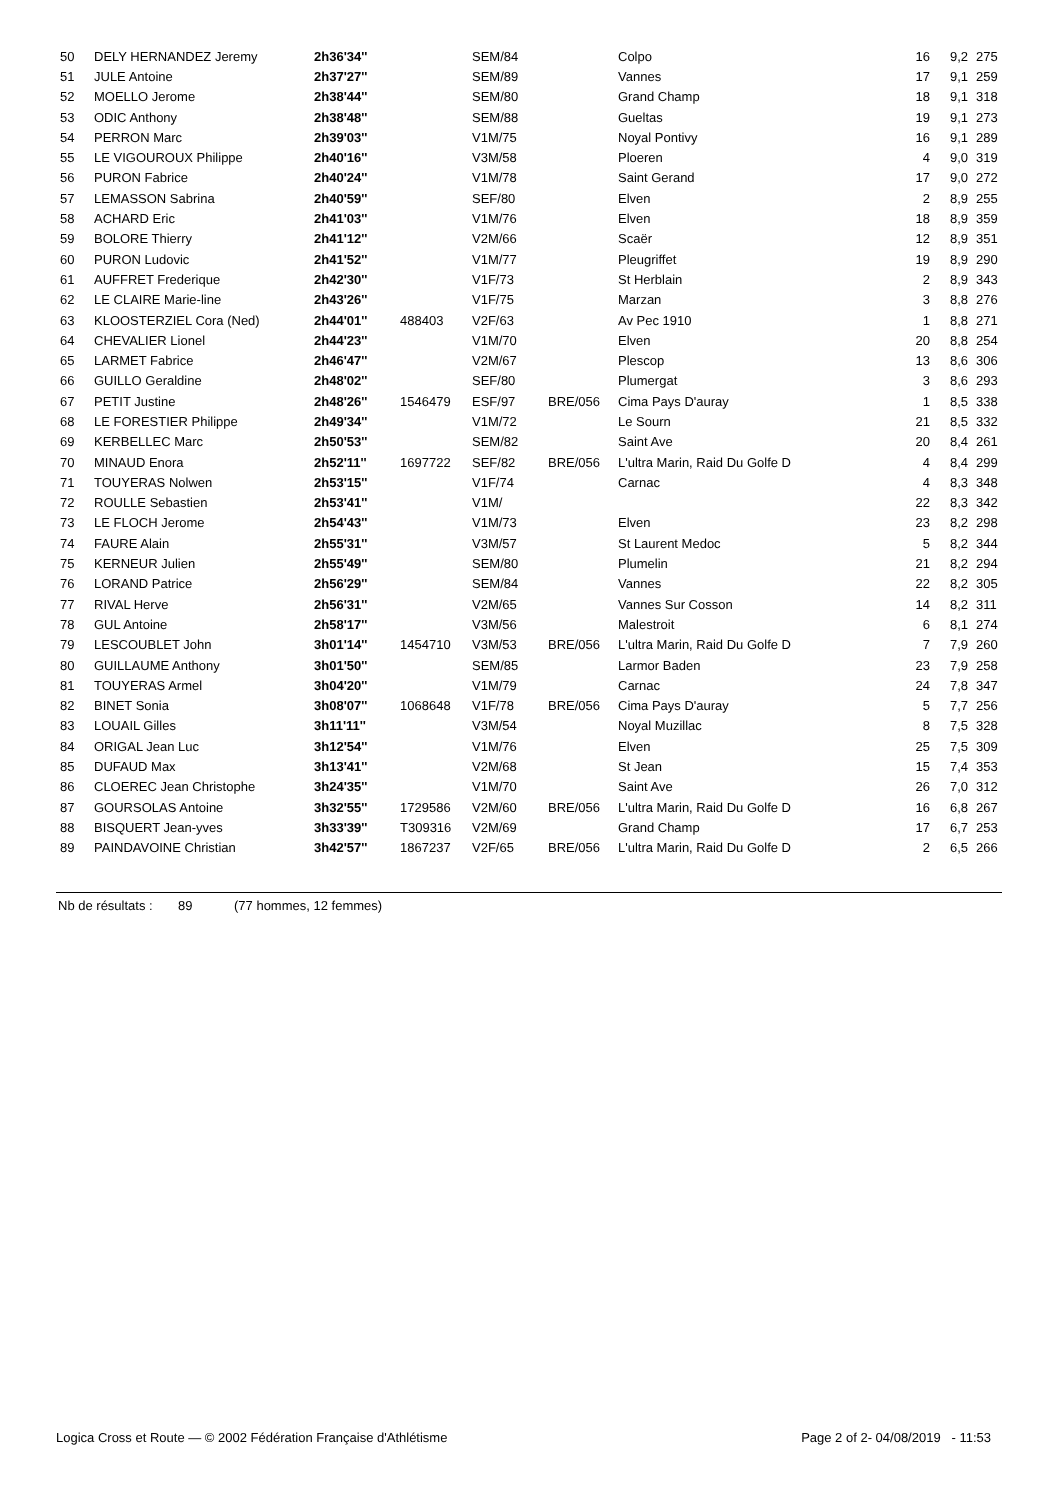| 50 | DELY HERNANDEZ Jeremy | 2h36'34'' | | SEM/84 | | Colpo | 16 | 9,2 | 275 |
| 51 | JULE Antoine | 2h37'27'' | | SEM/89 | | Vannes | 17 | 9,1 | 259 |
| 52 | MOELLO Jerome | 2h38'44'' | | SEM/80 | | Grand Champ | 18 | 9,1 | 318 |
| 53 | ODIC Anthony | 2h38'48'' | | SEM/88 | | Gueltas | 19 | 9,1 | 273 |
| 54 | PERRON Marc | 2h39'03'' | | V1M/75 | | Noyal Pontivy | 16 | 9,1 | 289 |
| 55 | LE VIGOUROUX Philippe | 2h40'16'' | | V3M/58 | | Ploeren | 4 | 9,0 | 319 |
| 56 | PURON Fabrice | 2h40'24'' | | V1M/78 | | Saint Gerand | 17 | 9,0 | 272 |
| 57 | LEMASSON Sabrina | 2h40'59'' | | SEF/80 | | Elven | 2 | 8,9 | 255 |
| 58 | ACHARD Eric | 2h41'03'' | | V1M/76 | | Elven | 18 | 8,9 | 359 |
| 59 | BOLORE Thierry | 2h41'12'' | | V2M/66 | | Scaër | 12 | 8,9 | 351 |
| 60 | PURON Ludovic | 2h41'52'' | | V1M/77 | | Pleugriffet | 19 | 8,9 | 290 |
| 61 | AUFFRET Frederique | 2h42'30'' | | V1F/73 | | St Herblain | 2 | 8,9 | 343 |
| 62 | LE CLAIRE Marie-line | 2h43'26'' | | V1F/75 | | Marzan | 3 | 8,8 | 276 |
| 63 | KLOOSTERZIEL Cora (Ned) | 2h44'01'' | 488403 | V2F/63 | | Av Pec 1910 | 1 | 8,8 | 271 |
| 64 | CHEVALIER Lionel | 2h44'23'' | | V1M/70 | | Elven | 20 | 8,8 | 254 |
| 65 | LARMET Fabrice | 2h46'47'' | | V2M/67 | | Plescop | 13 | 8,6 | 306 |
| 66 | GUILLO Geraldine | 2h48'02'' | | SEF/80 | | Plumergat | 3 | 8,6 | 293 |
| 67 | PETIT Justine | 2h48'26'' | 1546479 | ESF/97 | BRE/056 | Cima Pays D'auray | 1 | 8,5 | 338 |
| 68 | LE FORESTIER Philippe | 2h49'34'' | | V1M/72 | | Le Sourn | 21 | 8,5 | 332 |
| 69 | KERBELLEC Marc | 2h50'53'' | | SEM/82 | | Saint Ave | 20 | 8,4 | 261 |
| 70 | MINAUD Enora | 2h52'11'' | 1697722 | SEF/82 | BRE/056 | L'ultra Marin, Raid Du Golfe D | 4 | 8,4 | 299 |
| 71 | TOUYERAS Nolwen | 2h53'15'' | | V1F/74 | | Carnac | 4 | 8,3 | 348 |
| 72 | ROULLE Sebastien | 2h53'41'' | | V1M/ | | | 22 | 8,3 | 342 |
| 73 | LE FLOCH Jerome | 2h54'43'' | | V1M/73 | | Elven | 23 | 8,2 | 298 |
| 74 | FAURE Alain | 2h55'31'' | | V3M/57 | | St Laurent Medoc | 5 | 8,2 | 344 |
| 75 | KERNEUR Julien | 2h55'49'' | | SEM/80 | | Plumelin | 21 | 8,2 | 294 |
| 76 | LORAND Patrice | 2h56'29'' | | SEM/84 | | Vannes | 22 | 8,2 | 305 |
| 77 | RIVAL Herve | 2h56'31'' | | V2M/65 | | Vannes Sur Cosson | 14 | 8,2 | 311 |
| 78 | GUL Antoine | 2h58'17'' | | V3M/56 | | Malestroit | 6 | 8,1 | 274 |
| 79 | LESCOUBLET John | 3h01'14'' | 1454710 | V3M/53 | BRE/056 | L'ultra Marin, Raid Du Golfe D | 7 | 7,9 | 260 |
| 80 | GUILLAUME Anthony | 3h01'50'' | | SEM/85 | | Larmor Baden | 23 | 7,9 | 258 |
| 81 | TOUYERAS Armel | 3h04'20'' | | V1M/79 | | Carnac | 24 | 7,8 | 347 |
| 82 | BINET Sonia | 3h08'07'' | 1068648 | V1F/78 | BRE/056 | Cima Pays D'auray | 5 | 7,7 | 256 |
| 83 | LOUAIL Gilles | 3h11'11'' | | V3M/54 | | Noyal Muzillac | 8 | 7,5 | 328 |
| 84 | ORIGAL Jean Luc | 3h12'54'' | | V1M/76 | | Elven | 25 | 7,5 | 309 |
| 85 | DUFAUD Max | 3h13'41'' | | V2M/68 | | St Jean | 15 | 7,4 | 353 |
| 86 | CLOEREC Jean Christophe | 3h24'35'' | | V1M/70 | | Saint Ave | 26 | 7,0 | 312 |
| 87 | GOURSOLAS Antoine | 3h32'55'' | 1729586 | V2M/60 | BRE/056 | L'ultra Marin, Raid Du Golfe D | 16 | 6,8 | 267 |
| 88 | BISQUERT Jean-yves | 3h33'39'' | T309316 | V2M/69 | | Grand Champ | 17 | 6,7 | 253 |
| 89 | PAINDAVOINE Christian | 3h42'57'' | 1867237 | V2F/65 | BRE/056 | L'ultra Marin, Raid Du Golfe D | 2 | 6,5 | 266 |
Nb de résultats : 89 (77 hommes, 12 femmes)
Logica Cross et Route — © 2002 Fédération Française d'Athlétisme Page 2 of 2- 04/08/2019 - 11:53